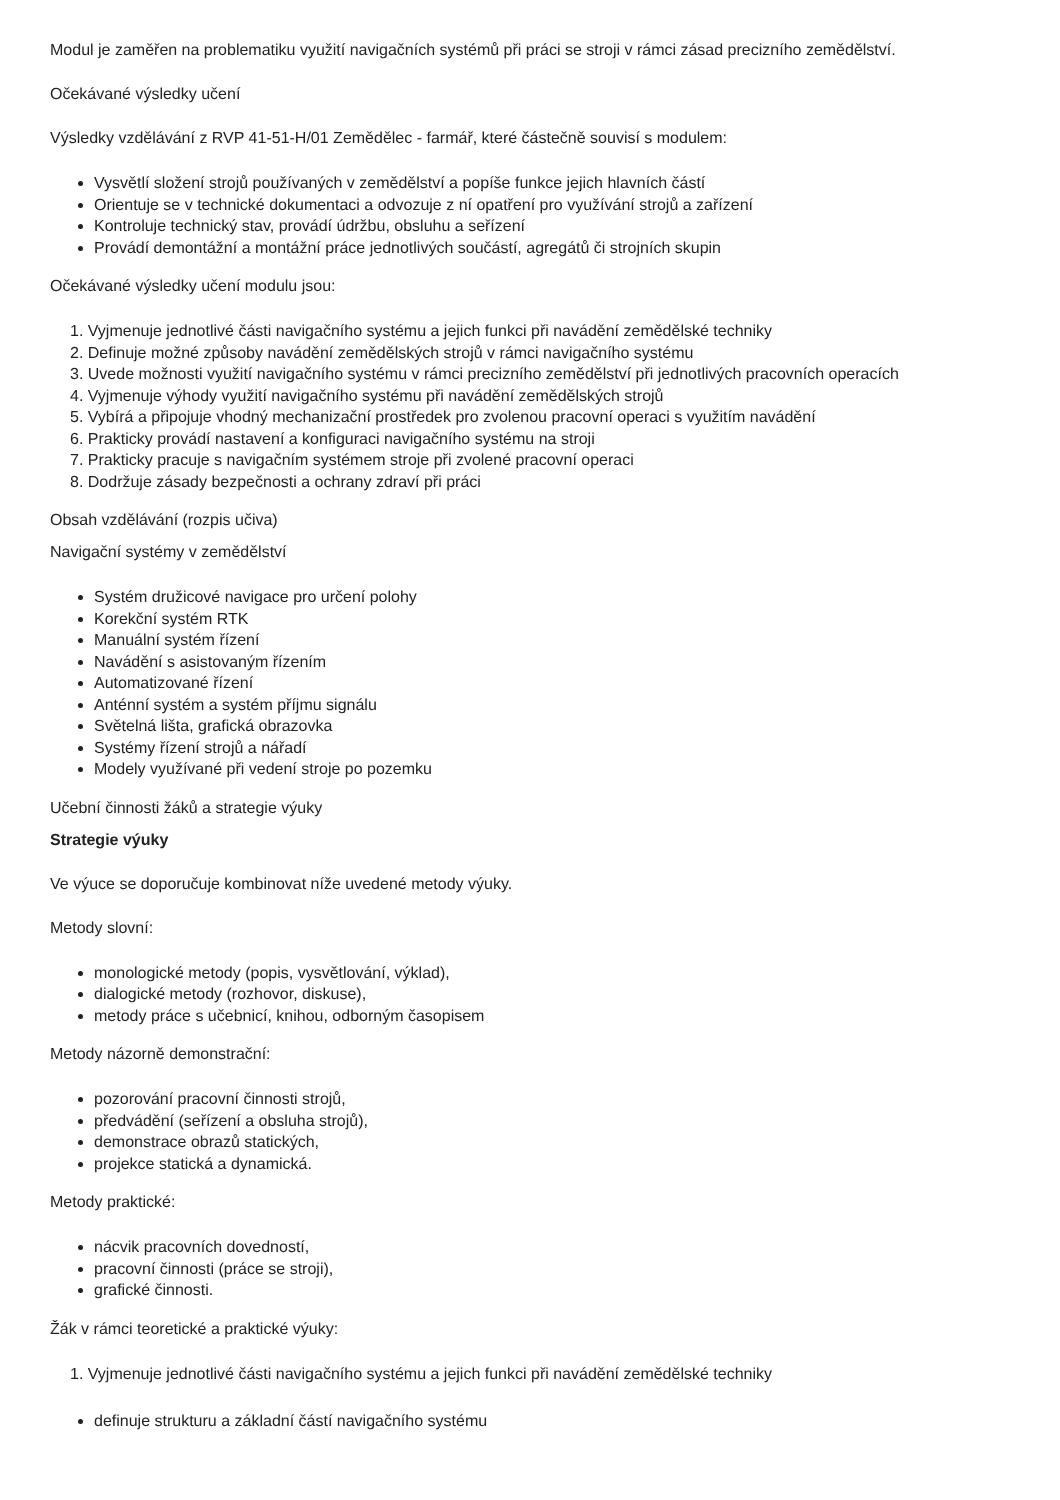Modul je zaměřen na problematiku využití navigačních systémů při práci se stroji v rámci zásad precizního zemědělství.
Očekávané výsledky učení
Výsledky vzdělávání z RVP 41-51-H/01 Zemědělec - farmář, které částečně souvisí s modulem:
Vysvětlí složení strojů používaných v zemědělství a popíše funkce jejich hlavních částí
Orientuje se v technické dokumentaci a odvozuje z ní opatření pro využívání strojů a zařízení
Kontroluje technický stav, provádí údržbu, obsluhu a seřízení
Provádí demontážní a montážní práce jednotlivých součástí, agregátů či strojních skupin
Očekávané výsledky učení modulu jsou:
1. Vyjmenuje jednotlivé části navigačního systému a jejich funkci při navádění zemědělské techniky
2. Definuje možné způsoby navádění zemědělských strojů v rámci navigačního systému
3. Uvede možnosti využití navigačního systému v rámci precizního zemědělství při jednotlivých pracovních operacích
4. Vyjmenuje výhody využití navigačního systému při navádění zemědělských strojů
5. Vybírá a připojuje vhodný mechanizační prostředek pro zvolenou pracovní operaci s využitím navádění
6. Prakticky provádí nastavení a konfiguraci navigačního systému na stroji
7. Prakticky pracuje s navigačním systémem stroje při zvolené pracovní operaci
8. Dodržuje zásady bezpečnosti a ochrany zdraví při práci
Obsah vzdělávání (rozpis učiva)
Navigační systémy v zemědělství
Systém družicové navigace pro určení polohy
Korekční systém RTK
Manuální systém řízení
Navádění s asistovaným řízením
Automatizované řízení
Anténní systém a systém příjmu signálu
Světelná lišta, grafická obrazovka
Systémy řízení strojů a nářadí
Modely využívané při vedení stroje po pozemku
Učební činnosti žáků a strategie výuky
Strategie výuky
Ve výuce se doporučuje kombinovat níže uvedené metody výuky.
Metody slovní:
monologické metody (popis, vysvětlování, výklad),
dialogické metody (rozhovor, diskuse),
metody práce s učebnicí, knihou, odborným časopisem
Metody názorně demonstrační:
pozorování pracovní činnosti strojů,
předvádění (seřízení a obsluha strojů),
demonstrace obrazů statických,
projekce statická a dynamická.
Metody praktické:
nácvik pracovních dovedností,
pracovní činnosti (práce se stroji),
grafické činnosti.
Žák v rámci teoretické a praktické výuky:
1. Vyjmenuje jednotlivé části navigačního systému a jejich funkci při navádění zemědělské techniky
definuje strukturu a základní částí navigačního systému